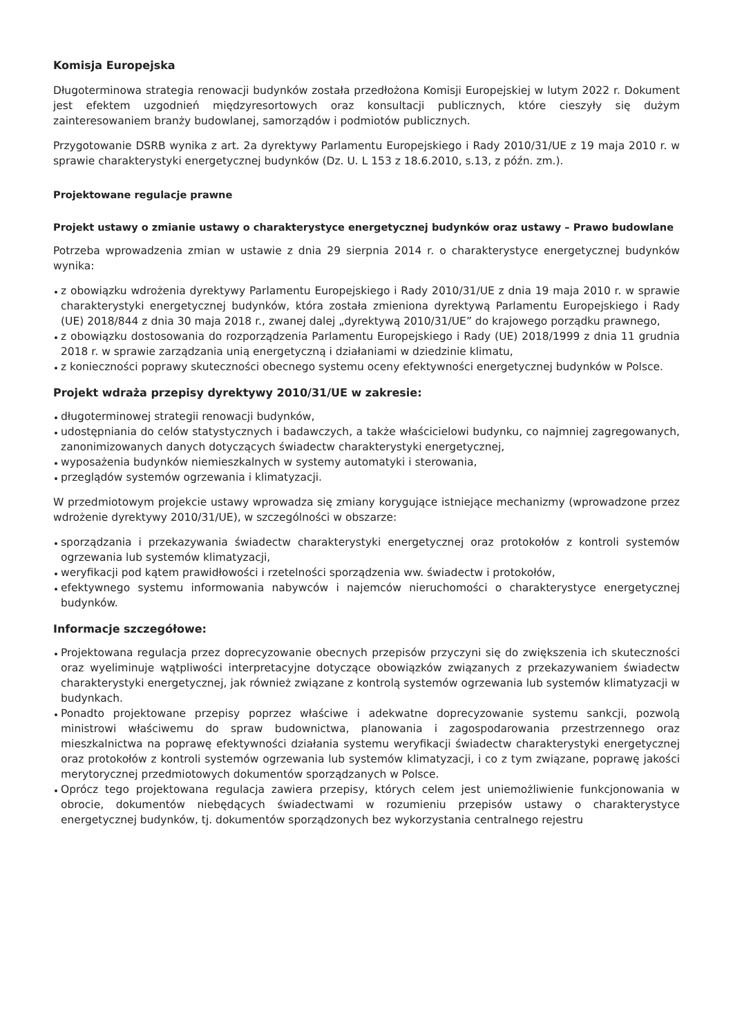Komisja Europejska
Długoterminowa strategia renowacji budynków została przedłożona Komisji Europejskiej w lutym 2022 r. Dokument jest efektem uzgodnień międzyresortowych oraz konsultacji publicznych, które cieszyły się dużym zainteresowaniem branży budowlanej, samorządów i podmiotów publicznych.
Przygotowanie DSRB wynika z art. 2a dyrektywy Parlamentu Europejskiego i Rady 2010/31/UE z 19 maja 2010 r. w sprawie charakterystyki energetycznej budynków (Dz. U. L 153 z 18.6.2010, s.13, z późn. zm.).
Projektowane regulacje prawne
Projekt ustawy o zmianie ustawy o charakterystyce energetycznej budynków oraz ustawy – Prawo budowlane
Potrzeba wprowadzenia zmian w ustawie z dnia 29 sierpnia 2014 r. o charakterystyce energetycznej budynków wynika:
z obowiązku wdrożenia dyrektywy Parlamentu Europejskiego i Rady 2010/31/UE z dnia 19 maja 2010 r. w sprawie charakterystyki energetycznej budynków, która została zmieniona dyrektywą Parlamentu Europejskiego i Rady (UE) 2018/844 z dnia 30 maja 2018 r., zwanej dalej „dyrektywą 2010/31/UE” do krajowego porządku prawnego,
z obowiązku dostosowania do rozporządzenia Parlamentu Europejskiego i Rady (UE) 2018/1999 z dnia 11 grudnia 2018 r. w sprawie zarządzania unią energetyczną i działaniami w dziedzinie klimatu,
z konieczności poprawy skuteczności obecnego systemu oceny efektywności energetycznej budynków w Polsce.
Projekt wdraża przepisy dyrektywy 2010/31/UE w zakresie:
długoterminowej strategii renowacji budynków,
udostępniania do celów statystycznych i badawczych, a także właścicielowi budynku, co najmniej zagregowanych, zanonimizowanych danych dotyczących świadectw charakterystyki energetycznej,
wyposażenia budynków niemieszkalnych w systemy automatyki i sterowania,
przeglądów systemów ogrzewania i klimatyzacji.
W przedmiotowym projekcie ustawy wprowadza się zmiany korygujące istniejące mechanizmy (wprowadzone przez wdrożenie dyrektywy 2010/31/UE), w szczególności w obszarze:
sporządzania i przekazywania świadectw charakterystyki energetycznej oraz protokołów z kontroli systemów ogrzewania lub systemów klimatyzacji,
weryfikacji pod kątem prawidłowości i rzetelności sporządzenia ww. świadectw i protokołów,
efektywnego systemu informowania nabywców i najemców nieruchomości o charakterystyce energetycznej budynków.
Informacje szczegółowe:
Projektowana regulacja przez doprecyzowanie obecnych przepisów przyczyni się do zwiększenia ich skuteczności oraz wyeliminuje wątpliwości interpretacyjne dotyczące obowiązków związanych z przekazywaniem świadectw charakterystyki energetycznej, jak również związane z kontrolą systemów ogrzewania lub systemów klimatyzacji w budynkach.
Ponadto projektowane przepisy poprzez właściwe i adekwatne doprecyzowanie systemu sankcji, pozwolą ministrowi właściwemu do spraw budownictwa, planowania i zagospodarowania przestrzennego oraz mieszkalnictwa na poprawę efektywności działania systemu weryfikacji świadectw charakterystyki energetycznej oraz protokołów z kontroli systemów ogrzewania lub systemów klimatyzacji, i co z tym związane, poprawę jakości merytorycznej przedmiotowych dokumentów sporządzanych w Polsce.
Oprócz tego projektowana regulacja zawiera przepisy, których celem jest uniemożliwienie funkcjonowania w obrocie, dokumentów niebędących świadectwami w rozumieniu przepisów ustawy o charakterystyce energetycznej budynków, tj. dokumentów sporządzonych bez wykorzystania centralnego rejestru